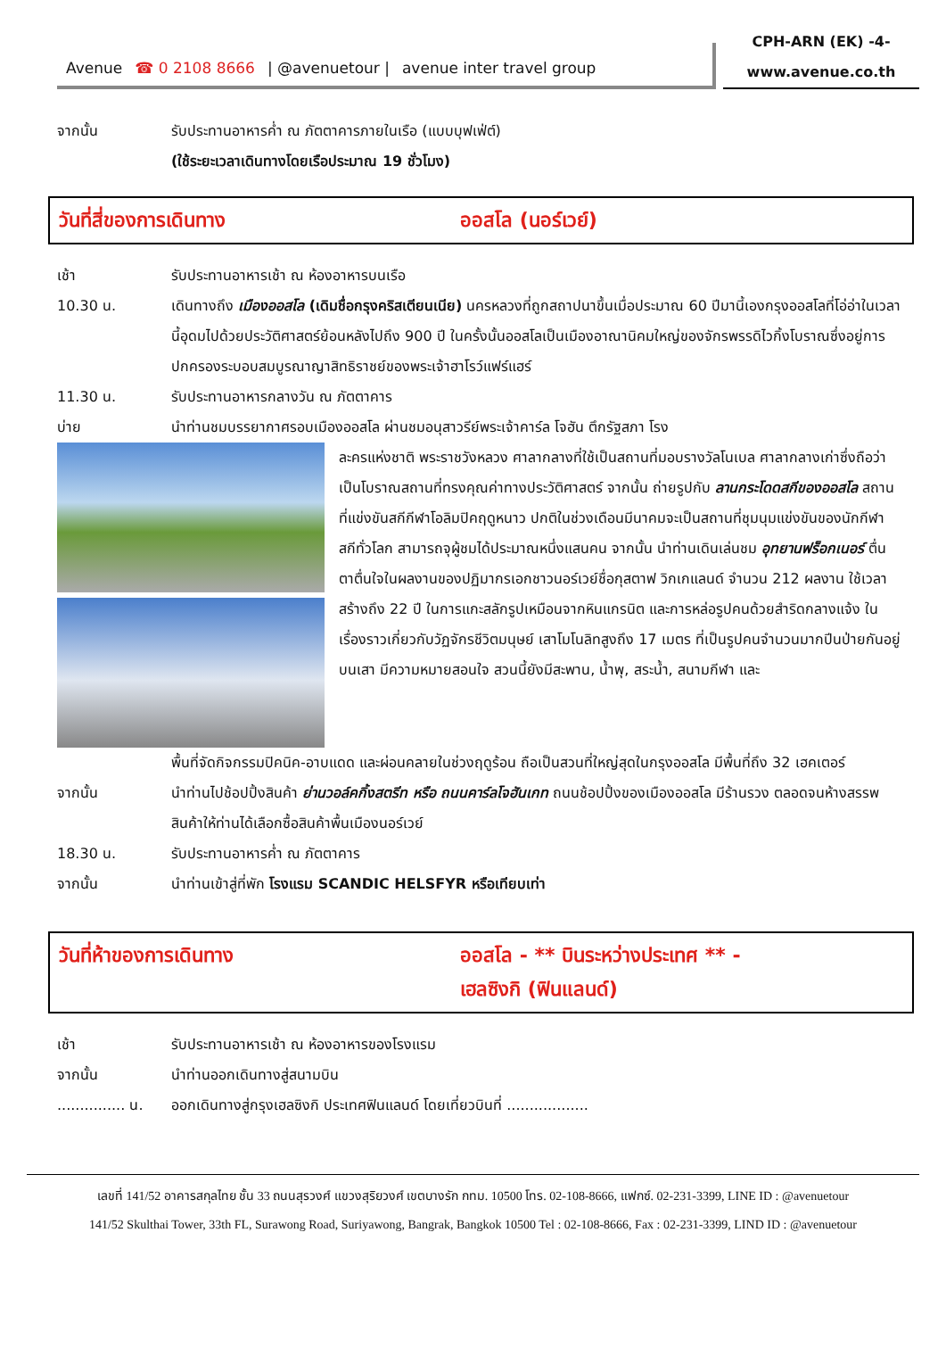Avenue ☎ 0 2108 8666 | @avenuetour | avenue inter travel group
CPH-ARN (EK) -4-
www.avenue.co.th
จากนั้น รับประทานอาหารค่ำ ณ ภัตตาคารภายในเรือ (แบบบุฟเฟ่ต์)
(ใช้ระยะเวลาเดินทางโดยเรือประมาณ 19 ชั่วโมง)
วันที่สี่ของการเดินทาง ออสโล (นอร์เวย์)
เช้า รับประทานอาหารเช้า ณ ห้องอาหารบนเรือ
10.30 น. เดินทางถึง เมืองออสโล (เดิมชื่อกรุงคริสเตียนเนีย) นครหลวงที่ถูกสถาปนาขึ้นเมื่อประมาณ 60 ปีมานี้เองกรุงออสโลที่โอ่อ่าในเวลานี้อุดมไปด้วยประวัติศาสตร์ย้อนหลังไปถึง 900 ปี ในครั้งนั้นออสโลเป็นเมืองอาณานิคมใหญ่ของจักรพรรดิไวกิ้งโบราณซึ่งอยู่การปกครองระบอบสมบูรณาญาสิทธิราชย์ของพระเจ้าฮาโรว์แฟร์แฮร์
11.30 น. รับประทานอาหารกลางวัน ณ ภัตตาคาร
บ่าย นำท่านชมบรรยากาศรอบเมืองออสโล ผ่านชมอนุสาวรีย์พระเจ้าคาร์ล โจฮัน ตึกรัฐสภา โรง
ละครแห่งชาติ พระราชวังหลวง ศาลากลางที่ใช้เป็นสถานที่มอบรางวัลโนเบล ศาลากลางเก่าซึ่งถือว่าเป็นโบราณสถานที่ทรงคุณค่าทางประวัติศาสตร์ จากนั้น ถ่ายรูปกับ ลานกระโดดสกีของออสโล สถานที่แข่งขันสกีกีฬาโอลิมปิคฤดูหนาว ปกติในช่วงเดือนมีนาคมจะเป็นสถานที่ชุมนุมแข่งขันของนักกีฬาสกีทั่วโลก สามารถจุผู้ชมได้ประมาณหนึ่งแสนคน จากนั้น นำท่านเดินเล่นชม อุทยานฟร็อกเนอร์ ตื่นตาตื่นใจในผลงานของปฏิมากรเอกชาวนอร์เวย์ชื่อกุสตาฟ วิกเกแลนด์ จำนวน 212 ผลงาน ใช้เวลาสร้างถึง 22 ปี ในการแกะสลักรูปเหมือนจากหินแกรนิต และการหล่อรูปคนด้วยสำริดกลางแจ้ง ในเรื่องราวเกี่ยวกับวัฏจักรชีวิตมนุษย์ เสาโมโนลิทสูงถึง 17 เมตร ที่เป็นรูปคนจำนวนมากปีนป่ายกันอยู่บนเสา มีความหมายสอนใจ สวนนี้ยังมีสะพาน, น้ำพุ, สระน้ำ, สนามกีฬา และ
พื้นที่จัดกิจกรรมปิคนิค-อาบแดด และผ่อนคลายในช่วงฤดูร้อน ถือเป็นสวนที่ใหญ่สุดในกรุงออสโล มีพื้นที่ถึง 32 เฮคเตอร์
จากนั้น นำท่านไปช้อปปิ้งสินค้า ย่านวอล์คกิ้งสตรีท หรือ ถนนคาร์ลโจฮันเกท ถนนช้อปปิ้งของเมืองออสโล มีร้านรวง ตลอดจนห้างสรรพสินค้าให้ท่านได้เลือกซื้อสินค้าพื้นเมืองนอร์เวย์
18.30 น. รับประทานอาหารค่ำ ณ ภัตตาคาร
จากนั้น นำท่านเข้าสู่ที่พัก โรงแรม SCANDIC HELSFYR หรือเทียบเท่า
วันที่ห้าของการเดินทาง ออสโล - ** บินระหว่างประเทศ ** -
เฮลซิงกิ (ฟินแลนด์)
เช้า รับประทานอาหารเช้า ณ ห้องอาหารของโรงแรม
จากนั้น นำท่านออกเดินทางสู่สนามบิน
............... น.
ออกเดินทางสู่กรุงเฮลซิงกิ ประเทศฟินแลนด์ โดยเที่ยวบินที่ ..................
เลขที่ 141/52 อาคารสกุลไทย ชั้น 33 ถนนสุรวงศ์ แขวงสุริยวงศ์ เขตบางรัก กทม. 10500 โทร. 02-108-8666, แฟกซ์. 02-231-3399, LINE ID : @avenuetour
141/52 Skulthai Tower, 33th FL, Surawong Road, Suriyawong, Bangrak, Bangkok 10500 Tel : 02-108-8666, Fax : 02-231-3399, LIND ID : @avenuetour